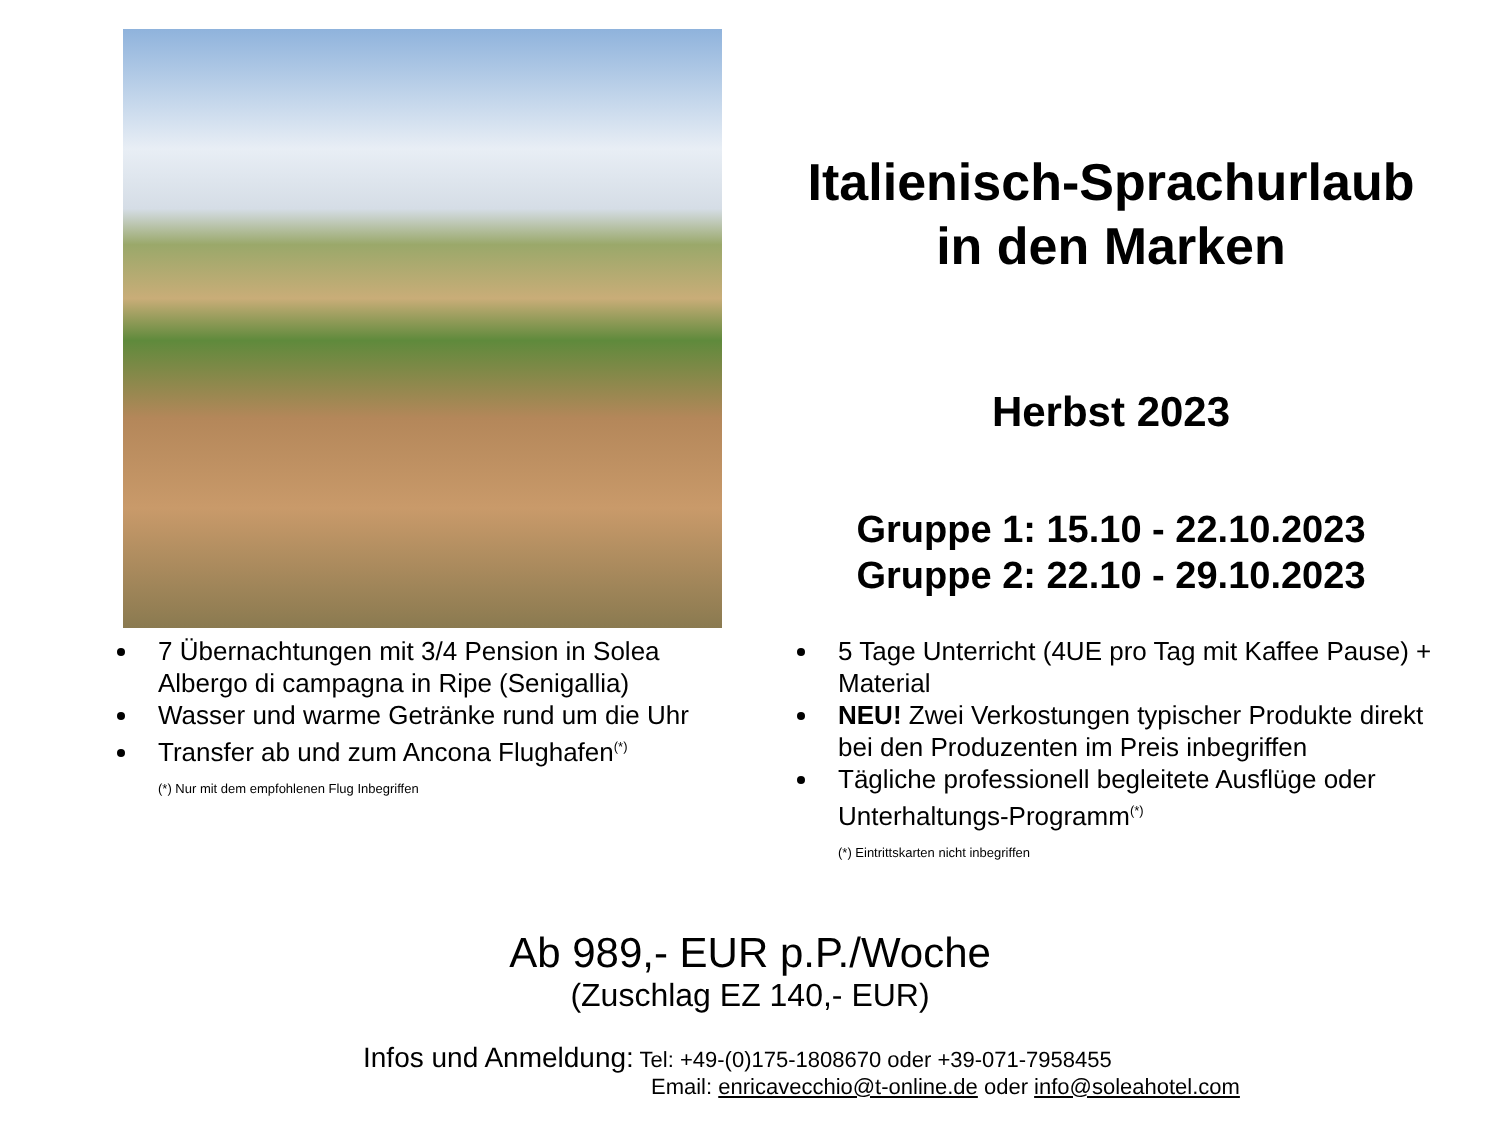Italienisch-Sprachurlaub
in den Marken
Herbst 2023
Gruppe 1: 15.10 - 22.10.2023
Gruppe 2: 22.10 - 29.10.2023
7 Übernachtungen mit 3/4 Pension in Solea Albergo di campagna in Ripe (Senigallia)
Wasser und warme Getränke rund um die Uhr
Transfer ab und zum Ancona Flughafen<sup>(*)</sup>
(*) Nur mit dem empfohlenen Flug Inbegriffen
5 Tage Unterricht (4UE pro Tag mit Kaffee Pause) + Material
NEU! Zwei Verkostungen typischer Produkte direkt bei den Produzenten im Preis inbegriffen
Tägliche professionell begleitete Ausflüge oder Unterhaltungs-Programm<sup>(*)</sup>
(*) Eintrittskarten nicht inbegriffen
Ab 989,- EUR p.P./Woche
(Zuschlag EZ 140,- EUR)
Infos und Anmeldung: Tel: +49-(0)175-1808670 oder +39-071-7958455
Email: enricavecchio@t-online.de oder info@soleahotel.com